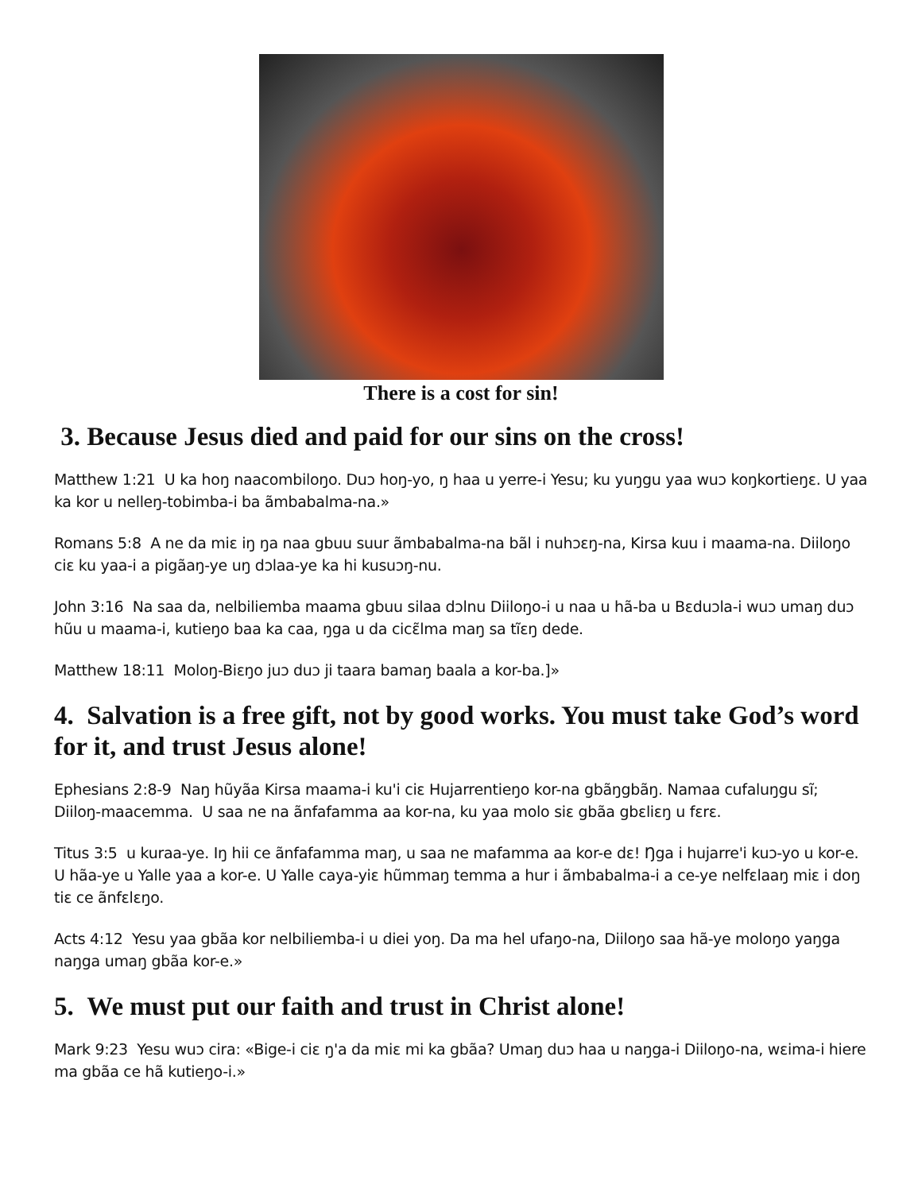There is a cost for sin!
3. Because Jesus died and paid for our sins on the cross!
Matthew 1:21 U ka hoŋ naacombiloŋo. Duɔ hoŋ-yo, ŋ haa u yerre-i Yesu; ku yuŋgu yaa wuɔ koŋkortieŋɛ. U yaa ka kor u nelleŋ-tobimba-i ba ãmbabalma-na.»
Romans 5:8 A ne da miɛ iŋ ŋa naa gbuu suur ãmbabalma-na bãl i nuhɔɛŋ-na, Kirsa kuu i maama-na. Diiloŋo ciɛ ku yaa-i a pigãaŋ-ye uŋ dɔlaa-ye ka hi kusuɔŋ-nu.
John 3:16 Na saa da, nelbiliemba maama gbuu silaa dɔlnu Diiloŋo-i u naa u hã-ba u Bɛduɔla-i wuɔ umaŋ duɔ hũu u maama-i, kutieŋo baa ka caa, ŋga u da cicɛ̃lma maŋ sa tĩɛŋ dede.
Matthew 18:11 Moloŋ-Biɛŋo juɔ duɔ ji taara bamaŋ baala a kor-ba.]»
4. Salvation is a free gift, not by good works. You must take God’s word for it, and trust Jesus alone!
Ephesians 2:8-9 Naŋ hũyãa Kirsa maama-i ku'i ciɛ Hujarrentieŋo kor-na gbãŋgbãŋ. Namaa cufaluŋgu sĩ; Diiloŋ-maacemma. U saa ne na ãnfafamma aa kor-na, ku yaa molo siɛ gbãa gbɛliɛŋ u fɛrɛ.
Titus 3:5 u kuraa-ye. Iŋ hii ce ãnfafamma maŋ, u saa ne mafamma aa kor-e dɛ! Ŋga i hujarre'i kuɔ-yo u kor-e. U hãa-ye u Yalle yaa a kor-e. U Yalle caya-yiɛ hũmmaŋ temma a hur i ãmbabalma-i a ce-ye nelfɛlaaŋ miɛ i doŋ tiɛ ce ãnfɛlɛŋo.
Acts 4:12 Yesu yaa gbãa kor nelbiliemba-i u diei yoŋ. Da ma hel ufaŋo-na, Diiloŋo saa hã-ye moloŋo yaŋga naŋga umaŋ gbãa kor-e.»
5. We must put our faith and trust in Christ alone!
Mark 9:23 Yesu wuɔ cira: «Bige-i ciɛ ŋ'a da miɛ mi ka gbãa? Umaŋ duɔ haa u naŋga-i Diiloŋo-na, wɛima-i hiere ma gbãa ce hã kutieŋo-i.»